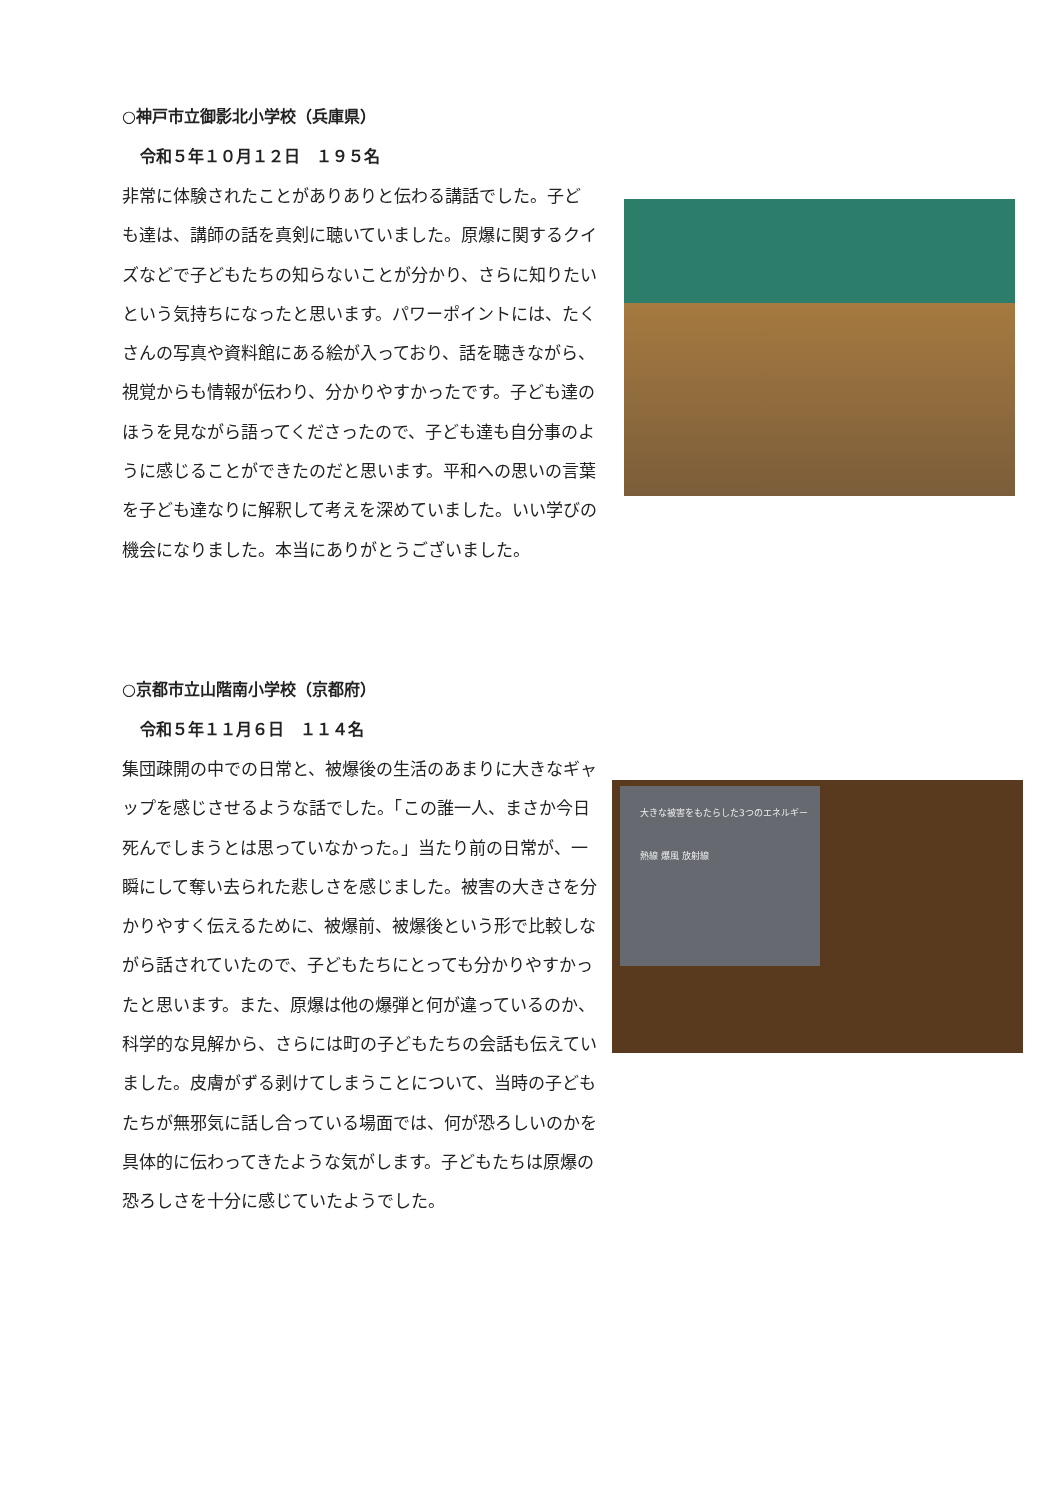○神戸市立御影北小学校（兵庫県）
令和５年１０月１２日　１９５名
非常に体験されたことがありありと伝わる講話でした。子ども達は、講師の話を真剣に聴いていました。原爆に関するクイズなどで子どもたちの知らないことが分かり、さらに知りたいという気持ちになったと思います。パワーポイントには、たくさんの写真や資料館にある絵が入っており、話を聴きながら、視覚からも情報が伝わり、分かりやすかったです。子ども達のほうを見ながら語ってくださったので、子ども達も自分事のように感じることができたのだと思います。平和への思いの言葉を子ども達なりに解釈して考えを深めていました。いい学びの機会になりました。本当にありがとうございました。
○京都市立山階南小学校（京都府）
令和５年１１月６日　１１４名
集団疎開の中での日常と、被爆後の生活のあまりに大きなギャップを感じさせるような話でした。「この誰一人、まさか今日死んでしまうとは思っていなかった。」当たり前の日常が、一瞬にして奪い去られた悲しさを感じました。被害の大きさを分かりやすく伝えるために、被爆前、被爆後という形で比較しながら話されていたので、子どもたちにとっても分かりやすかったと思います。また、原爆は他の爆弾と何が違っているのか、科学的な見解から、さらには町の子どもたちの会話も伝えていました。皮膚がずる剥けてしまうことについて、当時の子どもたちが無邪気に話し合っている場面では、何が恐ろしいのかを具体的に伝わってきたような気がします。子どもたちは原爆の恐ろしさを十分に感じていたようでした。
大きな被害をもたらした3つのエネルギー
熱線 爆風 放射線